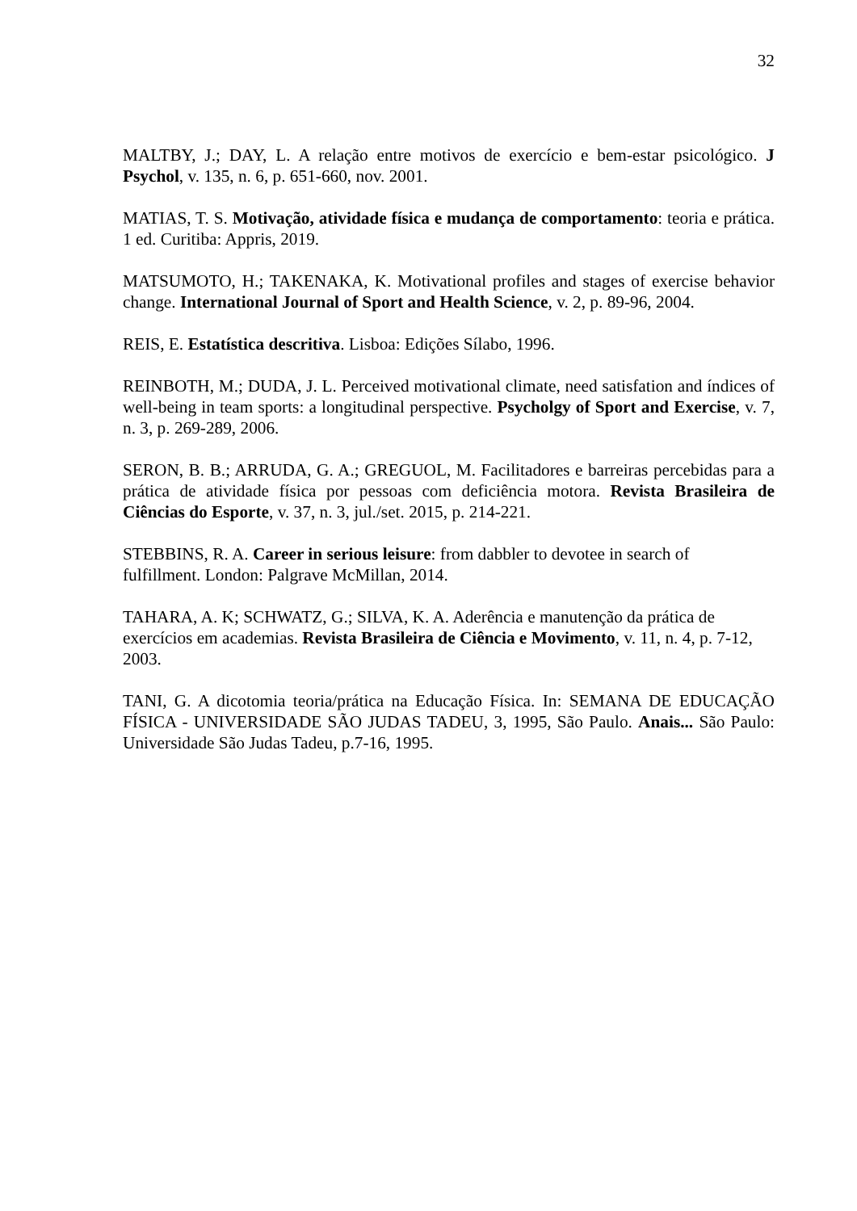32
MALTBY, J.; DAY, L. A relação entre motivos de exercício e bem-estar psicológico. J Psychol, v. 135, n. 6, p. 651-660, nov. 2001.
MATIAS, T. S. Motivação, atividade física e mudança de comportamento: teoria e prática. 1 ed. Curitiba: Appris, 2019.
MATSUMOTO, H.; TAKENAKA, K. Motivational profiles and stages of exercise behavior change. International Journal of Sport and Health Science, v. 2, p. 89-96, 2004.
REIS, E. Estatística descritiva. Lisboa: Edições Sílabo, 1996.
REINBOTH, M.; DUDA, J. L. Perceived motivational climate, need satisfation and índices of well-being in team sports: a longitudinal perspective. Psycholgy of Sport and Exercise, v. 7, n. 3, p. 269-289, 2006.
SERON, B. B.; ARRUDA, G. A.; GREGUOL, M. Facilitadores e barreiras percebidas para a prática de atividade física por pessoas com deficiência motora. Revista Brasileira de Ciências do Esporte, v. 37, n. 3, jul./set. 2015, p. 214-221.
STEBBINS, R. A. Career in serious leisure: from dabbler to devotee in search of
fulfillment. London: Palgrave McMillan, 2014.
TAHARA, A. K; SCHWATZ, G.; SILVA, K. A. Aderência e manutenção da prática de
exercícios em academias. Revista Brasileira de Ciência e Movimento, v. 11, n. 4, p. 7-12, 2003.
TANI, G. A dicotomia teoria/prática na Educação Física. In: SEMANA DE EDUCAÇÃO FÍSICA - UNIVERSIDADE SÃO JUDAS TADEU, 3, 1995, São Paulo. Anais... São Paulo: Universidade São Judas Tadeu, p.7-16, 1995.